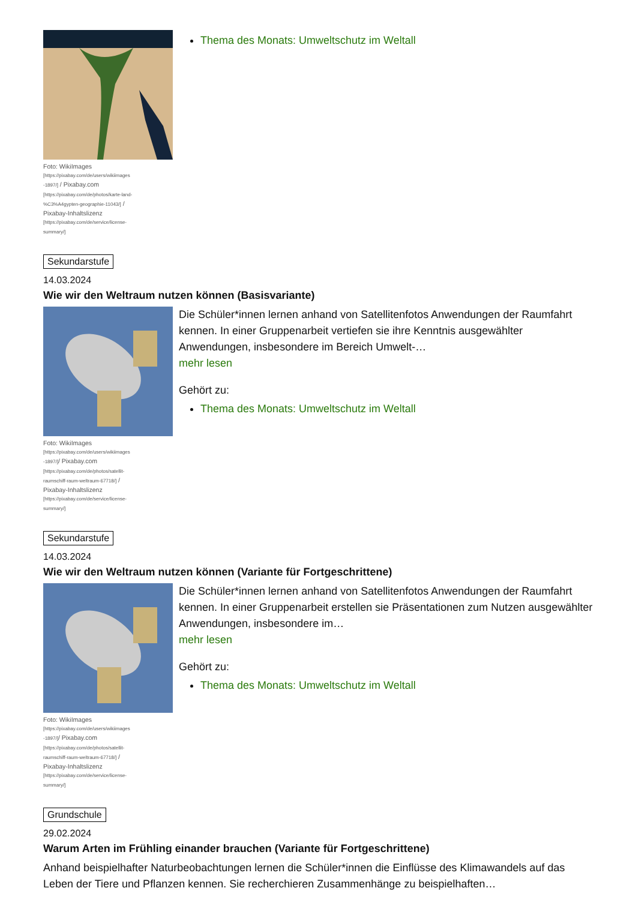Foto: WikiImages [https://pixabay.com/de/users/wikiimages -1897/] / Pixabay.com [https://pixabay.com/de/photos/karte-land-%C3%A4gypten-geographie-11043/] / Pixabay-Inhaltslizenz [https://pixabay.com/de/service/license-summary/]
Thema des Monats: Umweltschutz im Weltall
Sekundarstufe
14.03.2024
Wie wir den Weltraum nutzen können (Basisvariante)
Foto: WikiImages [https://pixabay.com/de/users/wikiimages -1897/]/ Pixabay.com [https://pixabay.com/de/photos/satellit-raumschiff-raum-weltraum-67718/] / Pixabay-Inhaltslizenz [https://pixabay.com/de/service/license-summary/]
Die Schüler*innen lernen anhand von Satellitenfotos Anwendungen der Raumfahrt kennen. In einer Gruppenarbeit vertiefen sie ihre Kenntnis ausgewählter Anwendungen, insbesondere im Bereich Umwelt-…
mehr lesen
Gehört zu:
Thema des Monats: Umweltschutz im Weltall
Sekundarstufe
14.03.2024
Wie wir den Weltraum nutzen können (Variante für Fortgeschrittene)
Foto: WikiImages [https://pixabay.com/de/users/wikiimages -1897/]/ Pixabay.com [https://pixabay.com/de/photos/satellit-raumschiff-raum-weltraum-67718/] / Pixabay-Inhaltslizenz [https://pixabay.com/de/service/license-summary/]
Die Schüler*innen lernen anhand von Satellitenfotos Anwendungen der Raumfahrt kennen. In einer Gruppenarbeit erstellen sie Präsentationen zum Nutzen ausgewählter Anwendungen, insbesondere im…
mehr lesen
Gehört zu:
Thema des Monats: Umweltschutz im Weltall
Grundschule
29.02.2024
Warum Arten im Frühling einander brauchen (Variante für Fortgeschrittene)
Anhand beispielhafter Naturbeobachtungen lernen die Schüler*innen die Einflüsse des Klimawandels auf das Leben der Tiere und Pflanzen kennen. Sie recherchieren Zusammenhänge zu beispielhaften…